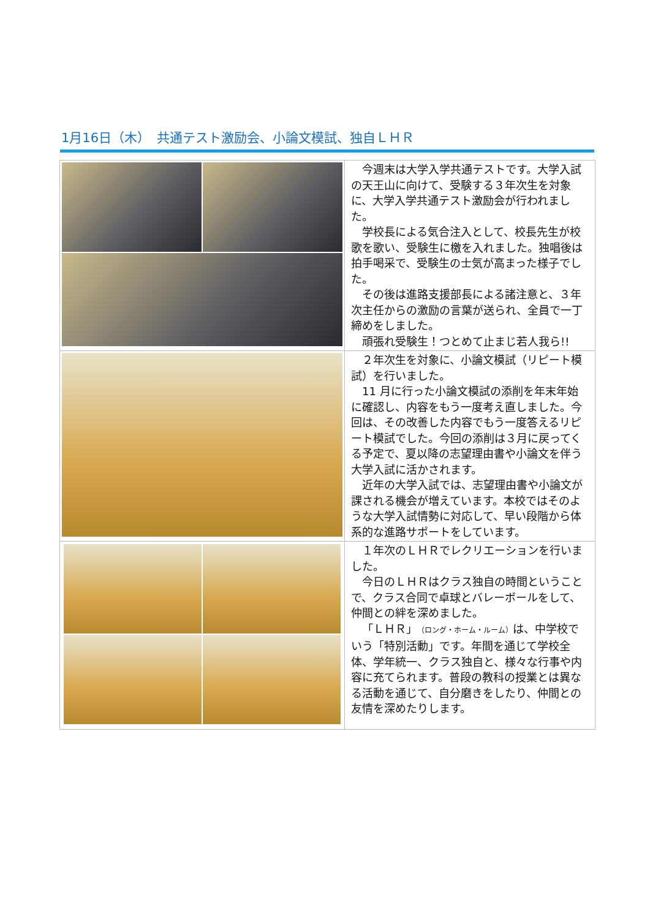1月16日（木）　共通テスト激励会、小論文模試、独自ＬＨＲ
| | 今週末は大学入学共通テストです。大学入試の天王山に向けて、受験する３年次生を対象に、大学入学共通テスト激励会が行われました。 学校長による気合注入として、校長先生が校歌を歌い、受験生に檄を入れました。独唱後は拍手喝采で、受験生の士気が高まった様子でした。 その後は進路支援部長による諸注意と、３年次主任からの激励の言葉が送られ、全員で一丁締めをしました。 頑張れ受験生！つとめて止まじ若人我ら!! |
| | ２年次生を対象に、小論文模試（リピート模試）を行いました。 11 月に行った小論文模試の添削を年末年始に確認し、内容をもう一度考え直しました。今回は、その改善した内容でもう一度答えるリピート模試でした。今回の添削は３月に戻ってくる予定で、夏以降の志望理由書や小論文を伴う大学入試に活かされます。 近年の大学入試では、志望理由書や小論文が課される機会が増えています。本校ではそのような大学入試情勢に対応して、早い段階から体系的な進路サポートをしています。 |
| | １年次のＬＨＲでレクリエーションを行いました。 今日のＬＨＲはクラス独自の時間ということで、クラス合同で卓球とバレーボールをして、仲間との絆を深めました。 「ＬＨＲ」 （ロング・ホーム・ルーム） は、中学校でいう「特別活動」です。年間を通じて学校全体、学年統一、クラス独自と、様々な行事や内容に充てられます。普段の教科の授業とは異なる活動を通じて、自分磨きをしたり、仲間との友情を深めたりします。 |